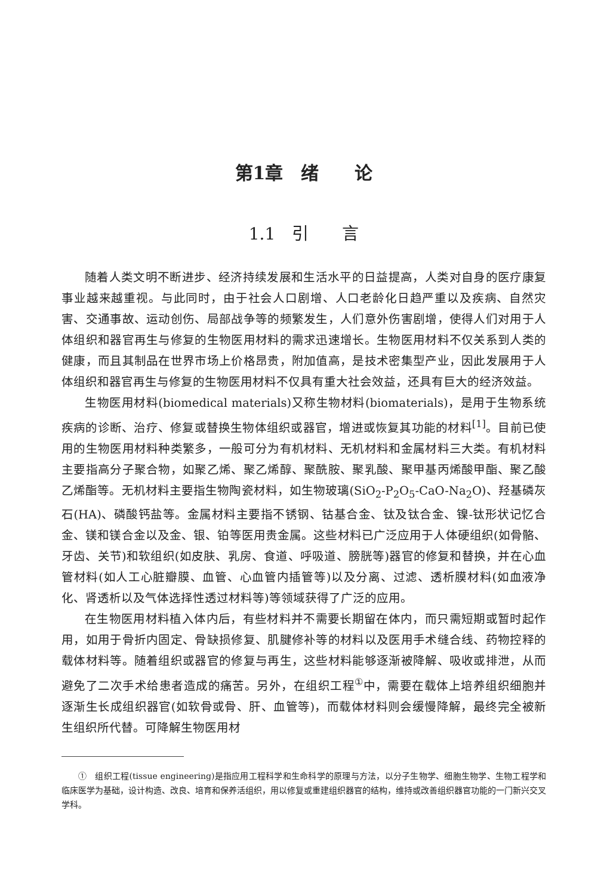第1章　绪　　论
1.1　引　　言
随着人类文明不断进步、经济持续发展和生活水平的日益提高，人类对自身的医疗康复事业越来越重视。与此同时，由于社会人口剧增、人口老龄化日趋严重以及疾病、自然灾害、交通事故、运动创伤、局部战争等的频繁发生，人们意外伤害剧增，使得人们对用于人体组织和器官再生与修复的生物医用材料的需求迅速增长。生物医用材料不仅关系到人类的健康，而且其制品在世界市场上价格昂贵，附加值高，是技术密集型产业，因此发展用于人体组织和器官再生与修复的生物医用材料不仅具有重大社会效益，还具有巨大的经济效益。
生物医用材料(biomedical materials)又称生物材料(biomaterials)，是用于生物系统疾病的诊断、治疗、修复或替换生物体组织或器官，增进或恢复其功能的材料<sup>[1]</sup>。目前已使用的生物医用材料种类繁多，一般可分为有机材料、无机材料和金属材料三大类。有机材料主要指高分子聚合物，如聚乙烯、聚乙烯醇、聚酰胺、聚乳酸、聚甲基丙烯酸甲酯、聚乙酸乙烯酯等。无机材料主要指生物陶瓷材料，如生物玻璃(SiO<sub>2</sub>-P<sub>2</sub>O<sub>5</sub>-CaO-Na<sub>2</sub>O)、羟基磷灰石(HA)、磷酸钙盐等。金属材料主要指不锈钢、钴基合金、钛及钛合金、镍-钛形状记忆合金、镁和镁合金以及金、银、铂等医用贵金属。这些材料已广泛应用于人体硬组织(如骨骼、牙齿、关节)和软组织(如皮肤、乳房、食道、呼吸道、膀胱等)器官的修复和替换，并在心血管材料(如人工心脏瓣膜、血管、心血管内插管等)以及分离、过滤、透析膜材料(如血液净化、肾透析以及气体选择性透过材料等)等领域获得了广泛的应用。
在生物医用材料植入体内后，有些材料并不需要长期留在体内，而只需短期或暂时起作用，如用于骨折内固定、骨缺损修复、肌腱修补等的材料以及医用手术缝合线、药物控释的载体材料等。随着组织或器官的修复与再生，这些材料能够逐渐被降解、吸收或排泄，从而避免了二次手术给患者造成的痛苦。另外，在组织工程<sup>①</sup>中，需要在载体上培养组织细胞并逐渐生长成组织器官(如软骨或骨、肝、血管等)，而载体材料则会缓慢降解，最终完全被新生组织所代替。可降解生物医用材
①　组织工程(tissue engineering)是指应用工程科学和生命科学的原理与方法，以分子生物学、细胞生物学、生物工程学和临床医学为基础，设计构造、改良、培育和保养活组织，用以修复或重建组织器官的结构，维持或改善组织器官功能的一门新兴交叉学科。